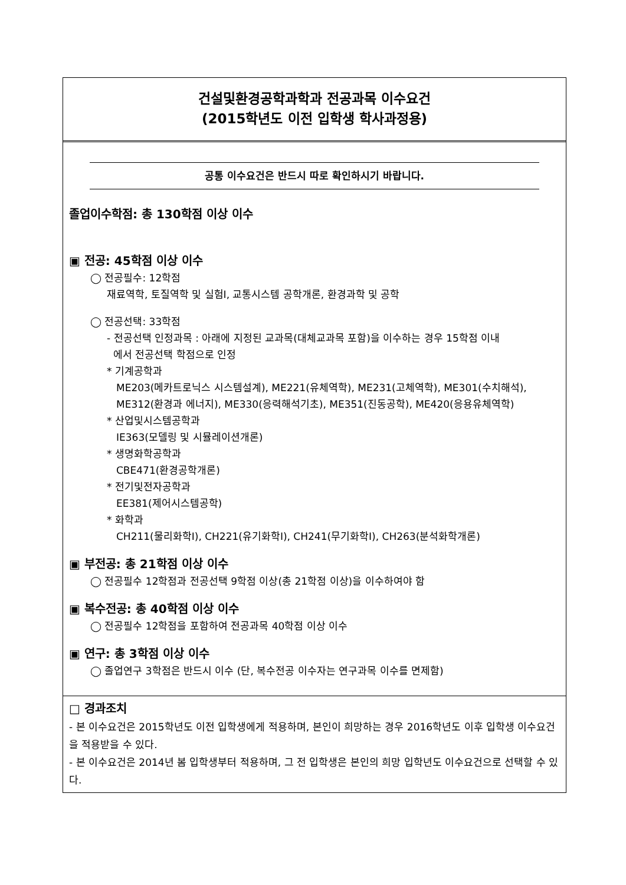건설및환경공학과학과 전공과목 이수요건
(2015학년도 이전 입학생 학사과정용)
공통 이수요건은 반드시 따로 확인하시기 바랍니다.
졸업이수학점: 총 130학점 이상 이수
▣ 전공: 45학점 이상 이수
◯ 전공필수: 12학점
재료역학, 토질역학 및 실험I, 교통시스템 공학개론, 환경과학 및 공학
◯ 전공선택: 33학점
- 전공선택 인정과목 : 아래에 지정된 교과목(대체교과목 포함)을 이수하는 경우 15학점 이내
에서 전공선택 학점으로 인정
* 기계공학과
ME203(메카트로닉스 시스템설계), ME221(유체역학), ME231(고체역학), ME301(수치해석),
ME312(환경과 에너지), ME330(응력해석기초), ME351(진동공학), ME420(응용유체역학)
* 산업및시스템공학과
IE363(모델링 및 시뮬레이션개론)
* 생명화학공학과
CBE471(환경공학개론)
* 전기및전자공학과
EE381(제어시스템공학)
* 화학과
CH211(물리화학I), CH221(유기화학I), CH241(무기화학I), CH263(분석화학개론)
▣ 부전공: 총 21학점 이상 이수
◯ 전공필수 12학점과 전공선택 9학점 이상(총 21학점 이상)을 이수하여야 함
▣ 복수전공: 총 40학점 이상 이수
◯ 전공필수 12학점을 포함하여 전공과목 40학점 이상 이수
▣ 연구: 총 3학점 이상 이수
◯ 졸업연구 3학점은 반드시 이수 (단, 복수전공 이수자는 연구과목 이수를 면제함)
□ 경과조치
- 본 이수요건은 2015학년도 이전 입학생에게 적용하며, 본인이 희망하는 경우 2016학년도 이후 입학생 이수요건을 적용받을 수 있다.
- 본 이수요건은 2014년 봄 입학생부터 적용하며, 그 전 입학생은 본인의 희망 입학년도 이수요건으로 선택할 수 있다.